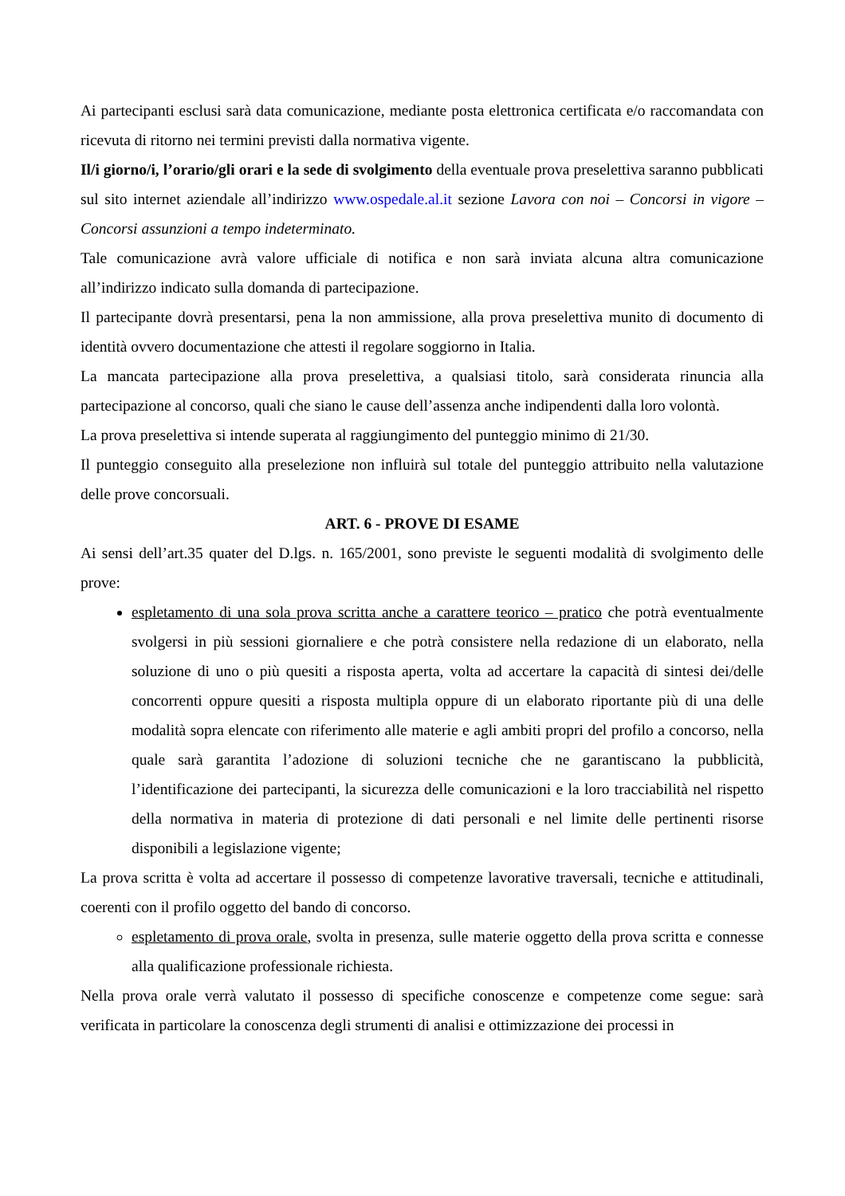Ai partecipanti esclusi sarà data comunicazione, mediante posta elettronica certificata e/o raccomandata con ricevuta di ritorno nei termini previsti dalla normativa vigente.
Il/i giorno/i, l’orario/gli orari e la sede di svolgimento della eventuale prova preselettiva saranno pubblicati sul sito internet aziendale all’indirizzo www.ospedale.al.it sezione Lavora con noi – Concorsi in vigore – Concorsi assunzioni a tempo indeterminato.
Tale comunicazione avrà valore ufficiale di notifica e non sarà inviata alcuna altra comunicazione all’indirizzo indicato sulla domanda di partecipazione.
Il partecipante dovrà presentarsi, pena la non ammissione, alla prova preselettiva munito di documento di identità ovvero documentazione che attesti il regolare soggiorno in Italia.
La mancata partecipazione alla prova preselettiva, a qualsiasi titolo, sarà considerata rinuncia alla partecipazione al concorso, quali che siano le cause dell’assenza anche indipendenti dalla loro volontà.
La prova preselettiva si intende superata al raggiungimento del punteggio minimo di 21/30.
Il punteggio conseguito alla preselezione non influirà sul totale del punteggio attribuito nella valutazione delle prove concorsuali.
ART. 6 - PROVE DI ESAME
Ai sensi dell’art.35 quater del D.lgs. n. 165/2001, sono previste le seguenti modalità di svolgimento delle prove:
espletamento di una sola prova scritta anche a carattere teorico – pratico che potrà eventualmente svolgersi in più sessioni giornaliere e che potrà consistere nella redazione di un elaborato, nella soluzione di uno o più quesiti a risposta aperta, volta ad accertare la capacità di sintesi dei/delle concorrenti oppure quesiti a risposta multipla oppure di un elaborato riportante più di una delle modalità sopra elencate con riferimento alle materie e agli ambiti propri del profilo a concorso, nella quale sarà garantita l’adozione di soluzioni tecniche che ne garantiscano la pubblicità, l’identificazione dei partecipanti, la sicurezza delle comunicazioni e la loro tracciabilità nel rispetto della normativa in materia di protezione di dati personali e nel limite delle pertinenti risorse disponibili a legislazione vigente;
La prova scritta è volta ad accertare il possesso di competenze lavorative traversali, tecniche e attitudinali, coerenti con il profilo oggetto del bando di concorso.
espletamento di prova orale, svolta in presenza, sulle materie oggetto della prova scritta e connesse alla qualificazione professionale richiesta.
Nella prova orale verrà valutato il possesso di specifiche conoscenze e competenze come segue: sarà verificata in particolare la conoscenza degli strumenti di analisi e ottimizzazione dei processi in